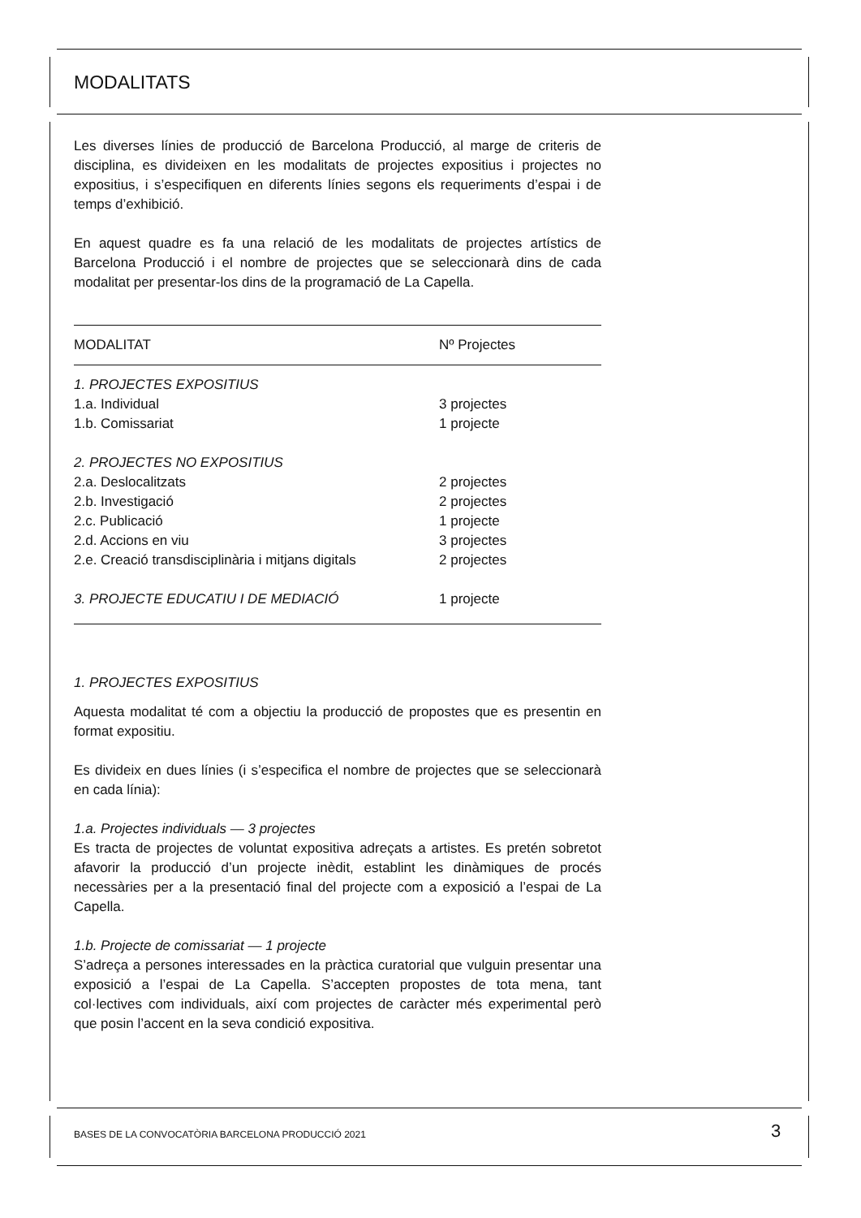MODALITATS
Les diverses línies de producció de Barcelona Producció, al marge de criteris de disciplina, es divideixen en les modalitats de projectes expositius i projectes no expositius, i s’especifiquen en diferents línies segons els requeriments d’espai i de temps d’exhibició.
En aquest quadre es fa una relació de les modalitats de projectes artístics de Barcelona Producció i el nombre de projectes que se seleccionarà dins de cada modalitat per presentar-los dins de la programació de La Capella.
| MODALITAT | Nº Projectes |
| --- | --- |
| 1. PROJECTES EXPOSITIUS | |
| 1.a. Individual | 3 projectes |
| 1.b. Comissariat | 1 projecte |
| 2. PROJECTES NO EXPOSITIUS | |
| 2.a. Deslocalitzats | 2 projectes |
| 2.b. Investigació | 2 projectes |
| 2.c. Publicació | 1 projecte |
| 2.d. Accions en viu | 3 projectes |
| 2.e. Creació transdisciplinària i mitjans digitals | 2 projectes |
| 3. PROJECTE EDUCATIU I DE MEDIACIÓ | 1 projecte |
1. PROJECTES EXPOSITIUS
Aquesta modalitat té com a objectiu la producció de propostes que es presentin en format expositiu.
Es divideix en dues línies (i s’especifica el nombre de projectes que se seleccionarà en cada línia):
1.a. Projectes individuals — 3 projectes
Es tracta de projectes de voluntat expositiva adreçats a artistes. Es pretén sobretot afavorir la producció d’un projecte inèdit, establint les dinàmiques de procés necessàries per a la presentació final del projecte com a exposició a l’espai de La Capella.
1.b. Projecte de comissariat — 1 projecte
S’adreça a persones interessades en la pràctica curatorial que vulguin presentar una exposició a l’espai de La Capella. S’accepten propostes de tota mena, tant col·lectives com individuals, així com projectes de caràcter més experimental però que posin l’accent en la seva condició expositiva.
BASES DE LA CONVOCATÒRIA BARCELONA PRODUCCIÓ 2021
3